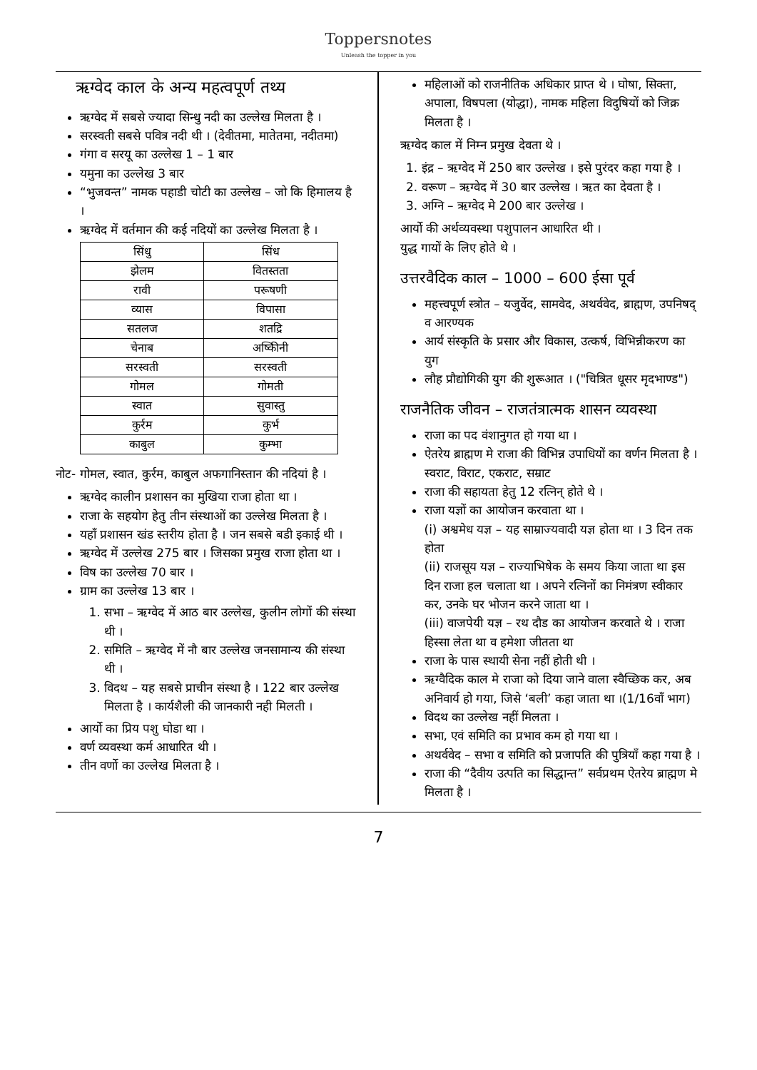Toppersnotes
Unleash the topper in you
ऋग्वेद काल के अन्य महत्वपूर्ण तथ्य
ऋग्वेद में सबसे ज्यादा सिन्धु नदी का उल्लेख मिलता है ।
सरस्वती सबसे पवित्र नदी थी । (देवीतमा, मातेतमा, नदीतमा)
गंगा व सरयू का उल्लेख 1 – 1 बार
यमुना का उल्लेख 3 बार
“भुजवन्त” नामक पहाडी चोटी का उल्लेख – जो कि हिमालय है ।
ऋग्वेद में वर्तमान की कई नदियों का उल्लेख मिलता है ।
| सिंधु | सिंध |
| झेलम | वितस्तता |
| रावी | परूषणी |
| व्यास | विपासा |
| सतलज | शतद्रि |
| चेनाब | अष्किीनी |
| सरस्वती | सरस्वती |
| गोमल | गोमती |
| स्वात | सुवास्तु |
| कुर्रम | कुर्भ |
| काबुल | कुम्भा |
नोट- गोमल, स्वात, कुर्रम, काबुल अफगानिस्तान की नदियां है ।
ऋग्वेद कालीन प्रशासन का मुखिया राजा होता था ।
राजा के सहयोग हेतु तीन संस्थाओं का उल्लेख मिलता है ।
यहाँ प्रशासन खंड स्तरीय होता है । जन सबसे बडी इकाई थी ।
ऋग्वेद में उल्लेख 275 बार । जिसका प्रमुख राजा होता था ।
विष का उल्लेख 70 बार ।
ग्राम का उल्लेख 13 बार ।
1. सभा – ऋग्वेद में आठ बार उल्लेख, कुलीन लोगों की संस्था थी ।
2. समिति – ऋग्वेद में नौ बार उल्लेख जनसामान्य की संस्था थी ।
3. विदथ – यह सबसे प्राचीन संस्था है । 122 बार उल्लेख मिलता है । कार्यशैली की जानकारी नही मिलती ।
आर्यो का प्रिय पशु घोडा था ।
वर्ण व्यवस्था कर्म आधारित थी ।
तीन वर्णो का उल्लेख मिलता है ।
महिलाओं को राजनीतिक अधिकार प्राप्त थे । घोषा, सिक्ता, अपाला, विषपला (योद्धा), नामक महिला विदुषियों को जिक्र मिलता है ।
ऋग्वेद काल में निम्न प्रमुख देवता थे ।
1. इंद्र – ऋग्वेद में 250 बार उल्लेख । इसे पुरंदर कहा गया है ।
2. वरूण – ऋग्वेद में 30 बार उल्लेख । ऋत का देवता है ।
3. अग्नि – ऋग्वेद मे 200 बार उल्लेख ।
आर्यो की अर्थव्यवस्था पशुपालन आधारित थी ।
युद्ध गायों के लिए होते थे ।
उत्तरवैदिक काल – 1000 – 600 ईसा पूर्व
महत्त्वपूर्ण स्त्रोत – यजुर्वेद, सामवेद, अथर्ववेद, ब्राह्मण, उपनिषद् व आरण्यक
आर्य संस्कृति के प्रसार और विकास, उत्कर्ष, विभिन्नीकरण का युग
लौह प्रौद्योगिकी युग की शुरूआत । ("चित्रित धूसर मृदभाण्ड")
राजनैतिक जीवन – राजतंत्रात्मक शासन व्यवस्था
राजा का पद वंशानुगत हो गया था ।
ऐतरेय ब्राह्मण मे राजा की विभिन्न उपाधियों का वर्णन मिलता है ।
स्वराट, विराट, एकराट, सम्राट
राजा की सहायता हेतु 12 रत्निन् होते थे ।
राजा यज्ञों का आयोजन करवाता था ।
(i) अश्वमेध यज्ञ – यह साम्राज्यवादी यज्ञ होता था । 3 दिन तक होता
(ii) राजसूय यज्ञ – राज्याभिषेक के समय किया जाता था इस दिन राजा हल चलाता था । अपने रत्निनों का निमंत्रण स्वीकार कर, उनके घर भोजन करने जाता था ।
(iii) वाजपेयी यज्ञ – रथ दौड का आयोजन करवाते थे । राजा हिस्सा लेता था व हमेशा जीतता था
राजा के पास स्थायी सेना नहीं होती थी ।
ऋग्वैदिक काल मे राजा को दिया जाने वाला स्वैच्छिक कर, अब अनिवार्य हो गया, जिसे ‘बली’ कहा जाता था ।(1/16वाँ भाग)
विदथ का उल्लेख नहीं मिलता ।
सभा, एवं समिति का प्रभाव कम हो गया था ।
अथर्ववेद – सभा व समिति को प्रजापति की पुत्रियाँ कहा गया है ।
राजा की “दैवीय उत्पति का सिद्धान्त” सर्वप्रथम ऐतरेय ब्राह्मण मे मिलता है ।
7